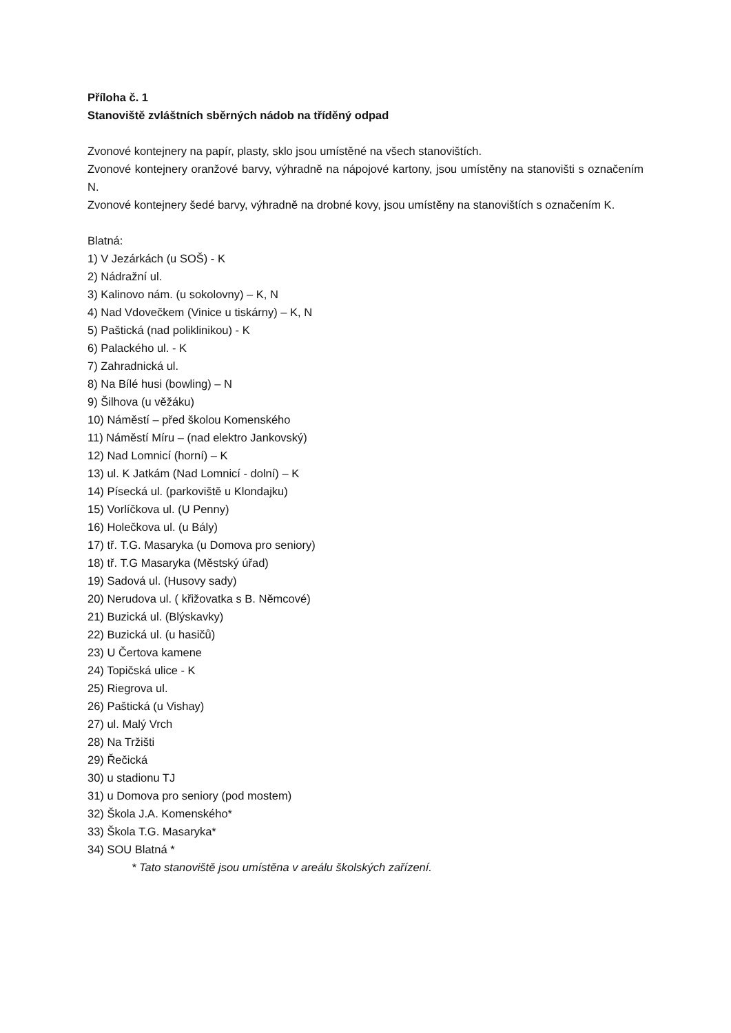Příloha č. 1
Stanoviště zvláštních sběrných nádob na tříděný odpad
Zvonové kontejnery na papír, plasty, sklo jsou umístěné na všech stanovištích.
Zvonové kontejnery oranžové barvy, výhradně na nápojové kartony, jsou umístěny na stanovišti s označením N.
Zvonové kontejnery šedé barvy, výhradně na drobné kovy, jsou umístěny na stanovištích s označením K.
Blatná:
1) V Jezárkách (u SOŠ) - K
2) Nádražní ul.
3) Kalinovo nám. (u sokolovny) – K, N
4) Nad Vdovečkem (Vinice u tiskárny) – K, N
5) Paštická (nad poliklinikou) - K
6) Palackého ul. - K
7) Zahradnická ul.
8) Na Bílé husi (bowling) – N
9) Šilhova (u věžáku)
10) Náměstí – před školou Komenského
11) Náměstí Míru – (nad elektro Jankovský)
12) Nad Lomnicí (horní) – K
13) ul. K Jatkám (Nad Lomnicí - dolní) – K
14) Písecká ul. (parkoviště u Klondajku)
15) Vorlíčkova ul. (U Penny)
16) Holečkova ul. (u Bály)
17) tř. T.G. Masaryka (u Domova pro seniory)
18) tř. T.G Masaryka (Městský úřad)
19) Sadová ul. (Husovy sady)
20) Nerudova ul. ( křižovatka s B. Němcové)
21) Buzická ul. (Blýskavky)
22) Buzická ul. (u hasičů)
23) U Čertova kamene
24) Topičská ulice - K
25) Riegrova ul.
26) Paštická (u Vishay)
27) ul. Malý Vrch
28) Na Tržišti
29) Řečická
30) u stadionu TJ
31) u Domova pro seniory (pod mostem)
32) Škola J.A. Komenského*
33) Škola T.G. Masaryka*
34) SOU Blatná *
* Tato stanoviště jsou umístěna v areálu školských zařízení.